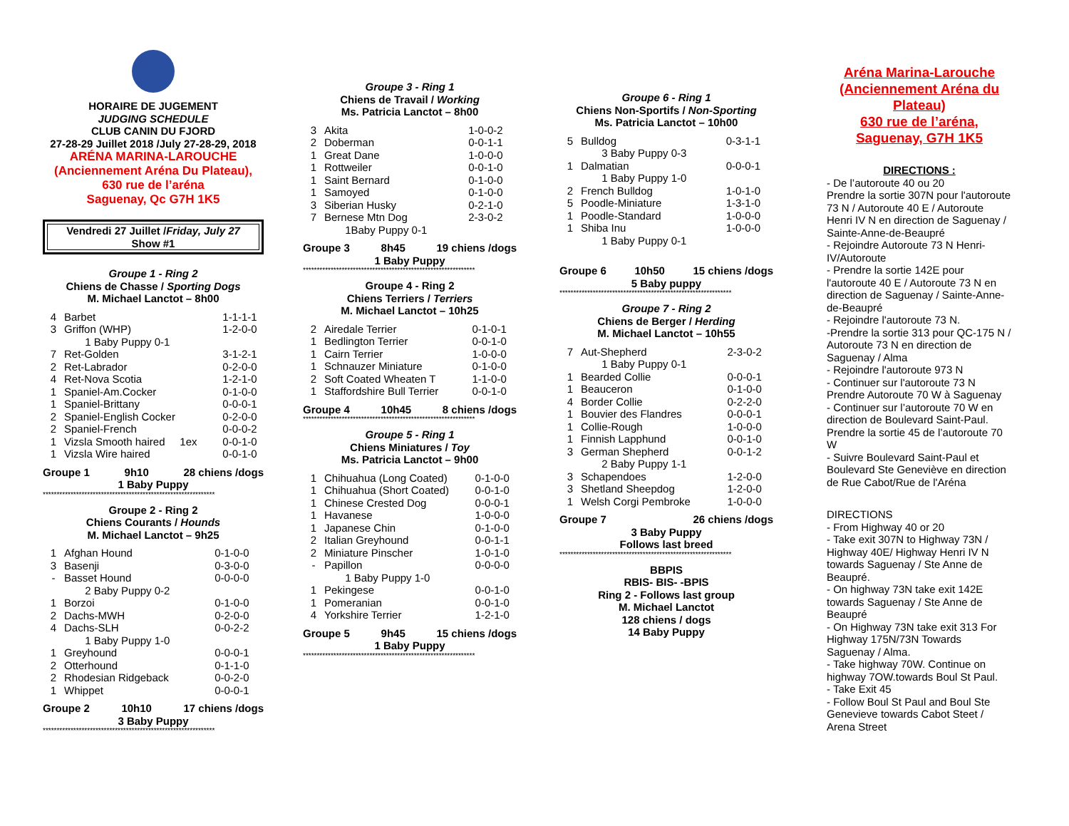HORAIRE DE JUGEMENT
JUDGING SCHEDULE
CLUB CANIN DU FJORD
27-28-29 Juillet 2018 /July 27-28-29, 2018
ARÉNA MARINA-LAROUCHE
(Anciennement Aréna Du Plateau),
630 rue de l’aréna
Saguenay, Qc G7H 1K5
Vendredi 27 Juillet /Friday, July 27
Show #1
Groupe 1 - Ring 2
Chiens de Chasse / Sporting Dogs
M. Michael Lanctot – 8h00
| 4 | Barbet | 1-1-1-1 |
| 3 | Griffon (WHP) | 1-2-0-0 |
| | 1 Baby Puppy 0-1 | |
| 7 | Ret-Golden | 3-1-2-1 |
| 2 | Ret-Labrador | 0-2-0-0 |
| 4 | Ret-Nova Scotia | 1-2-1-0 |
| 1 | Spaniel-Am.Cocker | 0-1-0-0 |
| 1 | Spaniel-Brittany | 0-0-0-1 |
| 2 | Spaniel-English Cocker | 0-2-0-0 |
| 2 | Spaniel-French | 0-0-0-2 |
| 1 | Vizsla Smooth haired 1ex | 0-0-1-0 |
| 1 | Vizsla Wire haired | 0-0-1-0 |
Groupe 1 9h10 28 chiens /dogs
1 Baby Puppy
**************************************************************
Groupe 2 - Ring 2
Chiens Courants / Hounds
M. Michael Lanctot – 9h25
| 1 | Afghan Hound | 0-1-0-0 |
| 3 | Basenji | 0-3-0-0 |
| - | Basset Hound | 0-0-0-0 |
| | 2 Baby Puppy 0-2 | |
| 1 | Borzoi | 0-1-0-0 |
| 2 | Dachs-MWH | 0-2-0-0 |
| 4 | Dachs-SLH | 0-0-2-2 |
| | 1 Baby Puppy 1-0 | |
| 1 | Greyhound | 0-0-0-1 |
| 2 | Otterhound | 0-1-1-0 |
| 2 | Rhodesian Ridgeback | 0-0-2-0 |
| 1 | Whippet | 0-0-0-1 |
Groupe 2 10h10 17 chiens /dogs
3 Baby Puppy
**************************************************************
Groupe 3 - Ring 1
Chiens de Travail / Working
Ms. Patricia Lanctot – 8h00
| 3 | Akita | 1-0-0-2 |
| 2 | Doberman | 0-0-1-1 |
| 1 | Great Dane | 1-0-0-0 |
| 1 | Rottweiler | 0-0-1-0 |
| 1 | Saint Bernard | 0-1-0-0 |
| 1 | Samoyed | 0-1-0-0 |
| 3 | Siberian Husky | 0-2-1-0 |
| 7 | Bernese Mtn Dog | 2-3-0-2 |
| | 1Baby Puppy 0-1 | |
Groupe 3 8h45 19 chiens /dogs
1 Baby Puppy
**************************************************************
Groupe 4 - Ring 2
Chiens Terriers / Terriers
M. Michael Lanctot – 10h25
| 2 | Airedale Terrier | 0-1-0-1 |
| 1 | Bedlington Terrier | 0-0-1-0 |
| 1 | Cairn Terrier | 1-0-0-0 |
| 1 | Schnauzer Miniature | 0-1-0-0 |
| 2 | Soft Coated Wheaten T | 1-1-0-0 |
| 1 | Staffordshire Bull Terrier | 0-0-1-0 |
Groupe 4 10h45 8 chiens /dogs
**************************************************************
Groupe 5 - Ring 1
Chiens Miniatures / Toy
Ms. Patricia Lanctot – 9h00
| 1 | Chihuahua (Long Coated) | 0-1-0-0 |
| 1 | Chihuahua (Short Coated) | 0-0-1-0 |
| 1 | Chinese Crested Dog | 0-0-0-1 |
| 1 | Havanese | 1-0-0-0 |
| 1 | Japanese Chin | 0-1-0-0 |
| 2 | Italian Greyhound | 0-0-1-1 |
| 2 | Miniature Pinscher | 1-0-1-0 |
| - | Papillon | 0-0-0-0 |
| | 1 Baby Puppy 1-0 | |
| 1 | Pekingese | 0-0-1-0 |
| 1 | Pomeranian | 0-0-1-0 |
| 4 | Yorkshire Terrier | 1-2-1-0 |
Groupe 5 9h45 15 chiens /dogs
1 Baby Puppy
**************************************************************
Groupe 6 - Ring 1
Chiens Non-Sportifs / Non-Sporting
Ms. Patricia Lanctot – 10h00
| 5 | Bulldog | 0-3-1-1 |
| | 3 Baby Puppy 0-3 | |
| 1 | Dalmatian | 0-0-0-1 |
| | 1 Baby Puppy 1-0 | |
| 2 | French Bulldog | 1-0-1-0 |
| 5 | Poodle-Miniature | 1-3-1-0 |
| 1 | Poodle-Standard | 1-0-0-0 |
| 1 | Shiba Inu | 1-0-0-0 |
| | 1 Baby Puppy 0-1 | |
Groupe 6 10h50 15 chiens /dogs
5 Baby puppy
**************************************************************
Groupe 7 - Ring 2
Chiens de Berger / Herding
M. Michael Lanctot – 10h55
| 7 | Aut-Shepherd | 2-3-0-2 |
| | 1 Baby Puppy 0-1 | |
| 1 | Bearded Collie | 0-0-0-1 |
| 1 | Beauceron | 0-1-0-0 |
| 4 | Border Collie | 0-2-2-0 |
| 1 | Bouvier des Flandres | 0-0-0-1 |
| 1 | Collie-Rough | 1-0-0-0 |
| 1 | Finnish Lapphund | 0-0-1-0 |
| 3 | German Shepherd | 0-0-1-2 |
| | 2 Baby Puppy 1-1 | |
| 3 | Schapendoes | 1-2-0-0 |
| 3 | Shetland Sheepdog | 1-2-0-0 |
| 1 | Welsh Corgi Pembroke | 1-0-0-0 |
Groupe 7 26 chiens /dogs
3 Baby Puppy
Follows last breed
**************************************************************
BBPIS
RBIS- BIS- -BPIS
Ring 2 - Follows last group
M. Michael Lanctot
128 chiens / dogs
14 Baby Puppy
Aréna Marina-Larouche (Anciennement Aréna du Plateau)
630 rue de l’aréna,
Saguenay, G7H 1K5
DIRECTIONS :
- De l’autoroute 40 ou 20
Prendre la sortie 307N pour l'autoroute 73 N / Autoroute 40 E / Autoroute Henri IV N en direction de Saguenay / Sainte-Anne-de-Beaupré
- Rejoindre Autoroute 73 N Henri-IV/Autoroute
- Prendre la sortie 142E pour l'autoroute 40 E / Autoroute 73 N en direction de Saguenay / Sainte-Anne-de-Beaupré
- Rejoindre l'autoroute 73 N.
-Prendre la sortie 313 pour QC-175 N / Autoroute 73 N en direction de Saguenay / Alma
- Rejoindre l'autoroute 973 N
- Continuer sur l'autoroute 73 N Prendre Autoroute 70 W à Saguenay
- Continuer sur l’autoroute 70 W en direction de Boulevard Saint-Paul. Prendre la sortie 45 de l’autoroute 70 W
- Suivre Boulevard Saint-Paul et Boulevard Ste Geneviève en direction de Rue Cabot/Rue de l'Aréna
DIRECTIONS
- From Highway 40 or 20
- Take exit 307N to Highway 73N / Highway 40E/ Highway Henri IV N towards Saguenay / Ste Anne de Beaupré.
- On highway 73N take exit 142E towards Saguenay / Ste Anne de Beaupré
- On Highway 73N take exit 313 For Highway 175N/73N Towards Saguenay / Alma.
- Take highway 70W. Continue on highway 7OW.towards Boul St Paul.
- Take Exit 45
- Follow Boul St Paul and Boul Ste Genevieve towards Cabot Steet / Arena Street